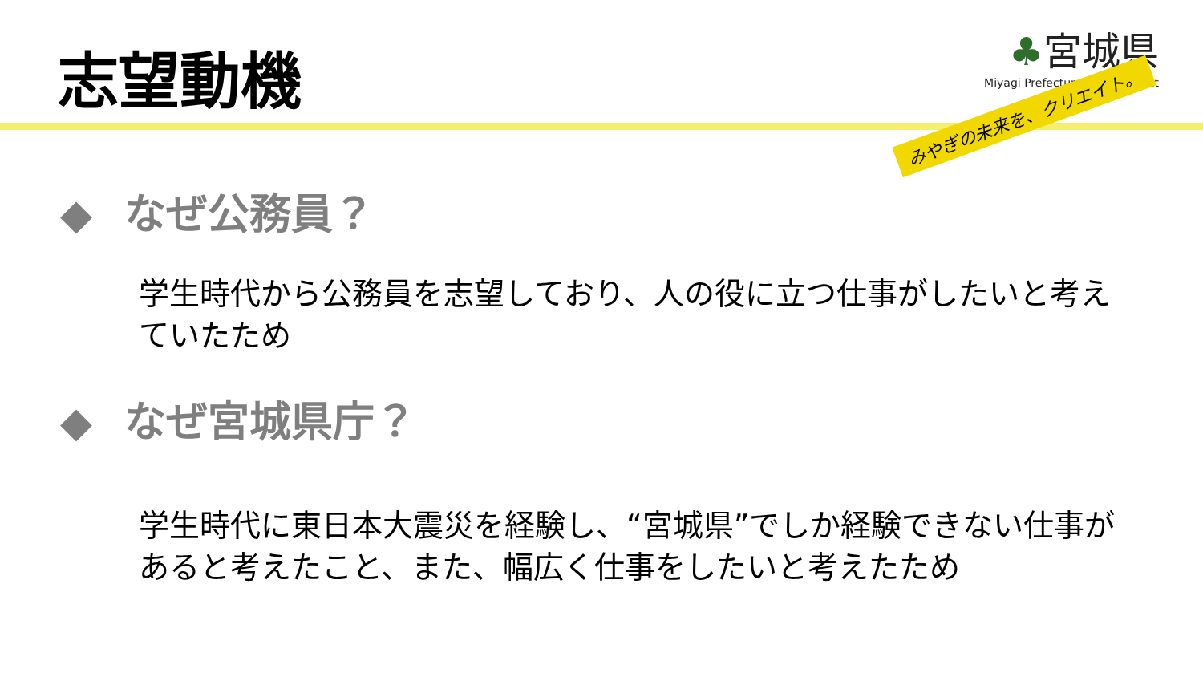志望動機
♣宮城県
Miyagi Prefectural Government
みやぎの未来を、クリエイト。
◆ なぜ公務員？
学生時代から公務員を志望しており、人の役に立つ仕事がしたいと考えていたため
◆ なぜ宮城県庁？
学生時代に東日本大震災を経験し、“宮城県”でしか経験できない仕事があると考えたこと、また、幅広く仕事をしたいと考えたため